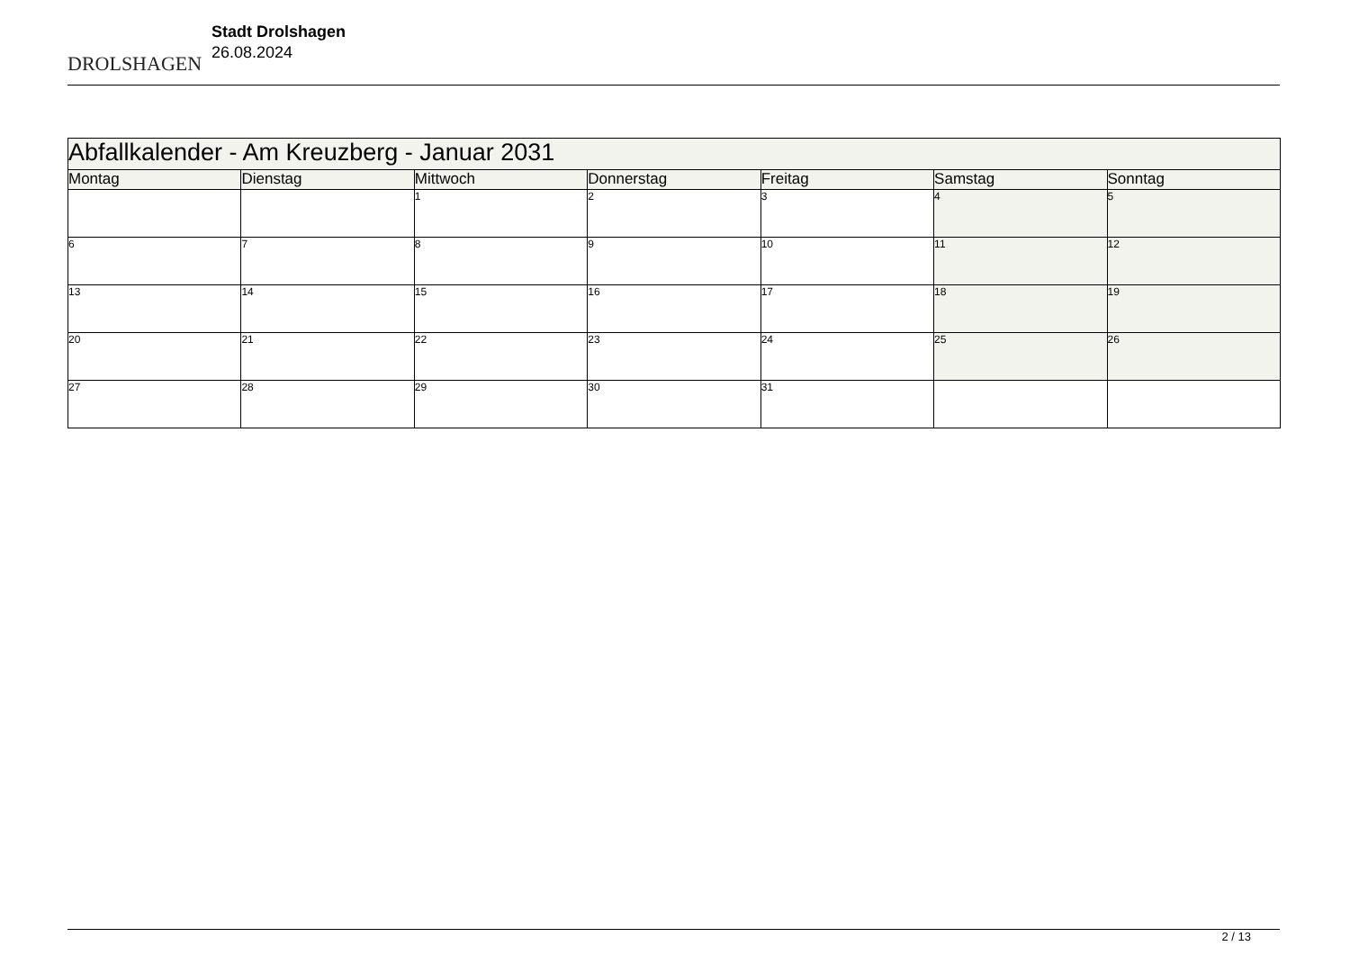DROLSHAGEN
Stadt Drolshagen
26.08.2024
| Abfallkalender - Am Kreuzberg - Januar 2031 | | | | | | |
| Montag | Dienstag | Mittwoch | Donnerstag | Freitag | Samstag | Sonntag |
| | | 1 | 2 | 3 | 4 | 5 |
| 6 | 7 | 8 | 9 | 10 | 11 | 12 |
| 13 | 14 | 15 | 16 | 17 | 18 | 19 |
| 20 | 21 | 22 | 23 | 24 | 25 | 26 |
| 27 | 28 | 29 | 30 | 31 | | |
2 / 13